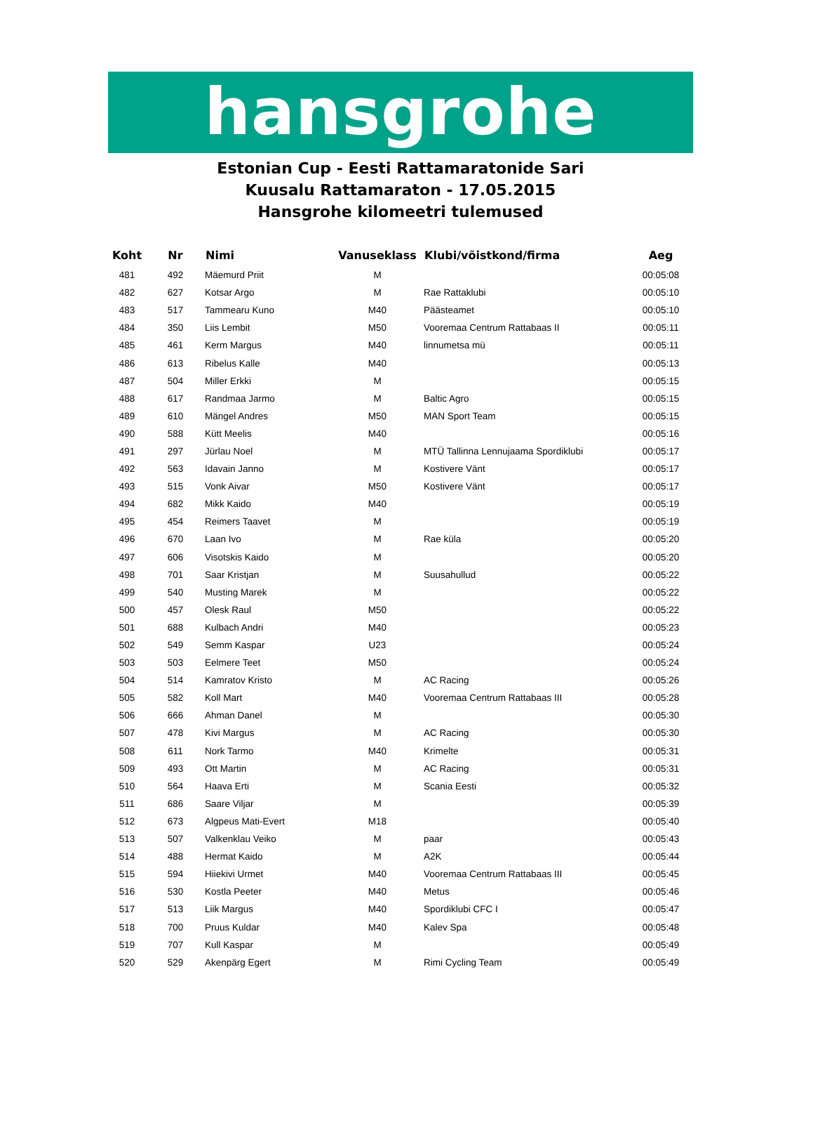hansgrohe
Estonian Cup - Eesti Rattamaratonide Sari
Kuusalu Rattamaraton - 17.05.2015
Hansgrohe kilomeetri tulemused
| Koht | Nr | Nimi | Vanuseklass | Klubi/võistkond/firma | Aeg |
| --- | --- | --- | --- | --- | --- |
| 481 | 492 | Mäemurd Priit | M | | 00:05:08 |
| 482 | 627 | Kotsar Argo | M | Rae Rattaklubi | 00:05:10 |
| 483 | 517 | Tammearu Kuno | M40 | Päästeamet | 00:05:10 |
| 484 | 350 | Liis Lembit | M50 | Vooremaa Centrum Rattabaas II | 00:05:11 |
| 485 | 461 | Kerm Margus | M40 | linnumetsa mü | 00:05:11 |
| 486 | 613 | Ribelus Kalle | M40 | | 00:05:13 |
| 487 | 504 | Miller Erkki | M | | 00:05:15 |
| 488 | 617 | Randmaa Jarmo | M | Baltic Agro | 00:05:15 |
| 489 | 610 | Mängel Andres | M50 | MAN Sport Team | 00:05:15 |
| 490 | 588 | Kütt Meelis | M40 | | 00:05:16 |
| 491 | 297 | Jürlau Noel | M | MTÜ Tallinna Lennujaama Spordiklubi | 00:05:17 |
| 492 | 563 | Idavain Janno | M | Kostivere Vänt | 00:05:17 |
| 493 | 515 | Vonk Aivar | M50 | Kostivere Vänt | 00:05:17 |
| 494 | 682 | Mikk Kaido | M40 | | 00:05:19 |
| 495 | 454 | Reimers Taavet | M | | 00:05:19 |
| 496 | 670 | Laan Ivo | M | Rae küla | 00:05:20 |
| 497 | 606 | Visotskis Kaido | M | | 00:05:20 |
| 498 | 701 | Saar Kristjan | M | Suusahullud | 00:05:22 |
| 499 | 540 | Musting Marek | M | | 00:05:22 |
| 500 | 457 | Olesk Raul | M50 | | 00:05:22 |
| 501 | 688 | Kulbach Andri | M40 | | 00:05:23 |
| 502 | 549 | Semm Kaspar | U23 | | 00:05:24 |
| 503 | 503 | Eelmere Teet | M50 | | 00:05:24 |
| 504 | 514 | Kamratov Kristo | M | AC Racing | 00:05:26 |
| 505 | 582 | Koll Mart | M40 | Vooremaa Centrum Rattabaas III | 00:05:28 |
| 506 | 666 | Ahman Danel | M | | 00:05:30 |
| 507 | 478 | Kivi Margus | M | AC Racing | 00:05:30 |
| 508 | 611 | Nork Tarmo | M40 | Krimelte | 00:05:31 |
| 509 | 493 | Ott Martin | M | AC Racing | 00:05:31 |
| 510 | 564 | Haava Erti | M | Scania Eesti | 00:05:32 |
| 511 | 686 | Saare Viljar | M | | 00:05:39 |
| 512 | 673 | Algpeus Mati-Evert | M18 | | 00:05:40 |
| 513 | 507 | Valkenklau Veiko | M | paar | 00:05:43 |
| 514 | 488 | Hermat Kaido | M | A2K | 00:05:44 |
| 515 | 594 | Hiiekivi Urmet | M40 | Vooremaa Centrum Rattabaas III | 00:05:45 |
| 516 | 530 | Kostla Peeter | M40 | Metus | 00:05:46 |
| 517 | 513 | Liik Margus | M40 | Spordiklubi CFC I | 00:05:47 |
| 518 | 700 | Pruus Kuldar | M40 | Kalev Spa | 00:05:48 |
| 519 | 707 | Kull Kaspar | M | | 00:05:49 |
| 520 | 529 | Akenpärg Egert | M | Rimi Cycling Team | 00:05:49 |